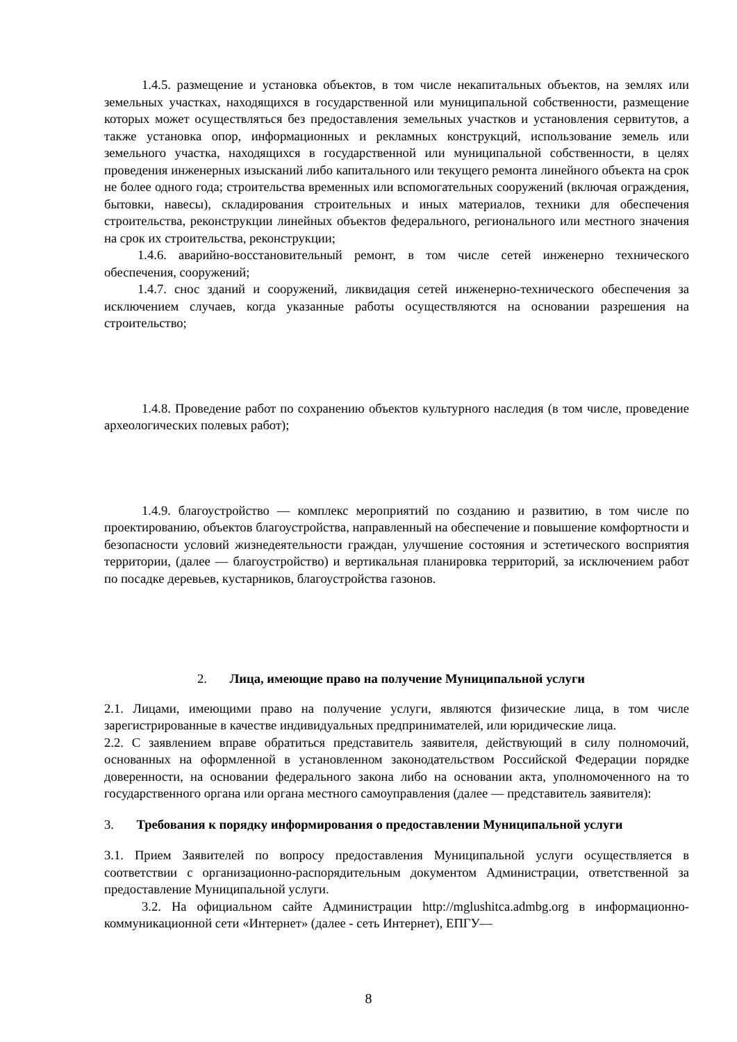1.4.5. размещение и установка объектов, в том числе некапитальных объектов, на землях или земельных участках, находящихся в государственной или муниципальной собственности, размещение которых может осуществляться без предоставления земельных участков и установления сервитутов, а также установка опор, информационных и рекламных конструкций, использование земель или земельного участка, находящихся в государственной или муниципальной собственности, в целях проведения инженерных изысканий либо капитального или текущего ремонта линейного объекта на срок не более одного года; строительства временных или вспомогательных сооружений (включая ограждения, бытовки, навесы), складирования строительных и иных материалов, техники для обеспечения строительства, реконструкции линейных объектов федерального, регионального или местного значения на срок их строительства, реконструкции;
1.4.6. аварийно-восстановительный ремонт, в том числе сетей инженерно технического обеспечения, сооружений;
1.4.7. снос зданий и сооружений, ликвидация сетей инженерно-технического обеспечения за исключением случаев, когда указанные работы осуществляются на основании разрешения на строительство;
1.4.8. Проведение работ по сохранению объектов культурного наследия (в том числе, проведение археологических полевых работ);
1.4.9. благоустройство — комплекс мероприятий по созданию и развитию, в том числе по проектированию, объектов благоустройства, направленный на обеспечение и повышение комфортности и безопасности условий жизнедеятельности граждан, улучшение состояния и эстетического восприятия территории, (далее — благоустройство) и вертикальная планировка территорий, за исключением работ по посадке деревьев, кустарников, благоустройства газонов.
2. Лица, имеющие право на получение Муниципальной услуги
2.1. Лицами, имеющими право на получение услуги, являются физические лица, в том числе зарегистрированные в качестве индивидуальных предпринимателей, или юридические лица.
2.2. С заявлением вправе обратиться представитель заявителя, действующий в силу полномочий, основанных на оформленной в установленном законодательством Российской Федерации порядке доверенности, на основании федерального закона либо на основании акта, уполномоченного на то государственного органа или органа местного самоуправления (далее — представитель заявителя):
3. Требования к порядку информирования о предоставлении Муниципальной услуги
3.1. Прием Заявителей по вопросу предоставления Муниципальной услуги осуществляется в соответствии с организационно-распорядительным документом Администрации, ответственной за предоставление Муниципальной услуги.
3.2. На официальном сайте Администрации http://mglushitca.admbg.org в информационно-коммуникационной сети «Интернет» (далее - сеть Интернет), ЕПГУ—
8